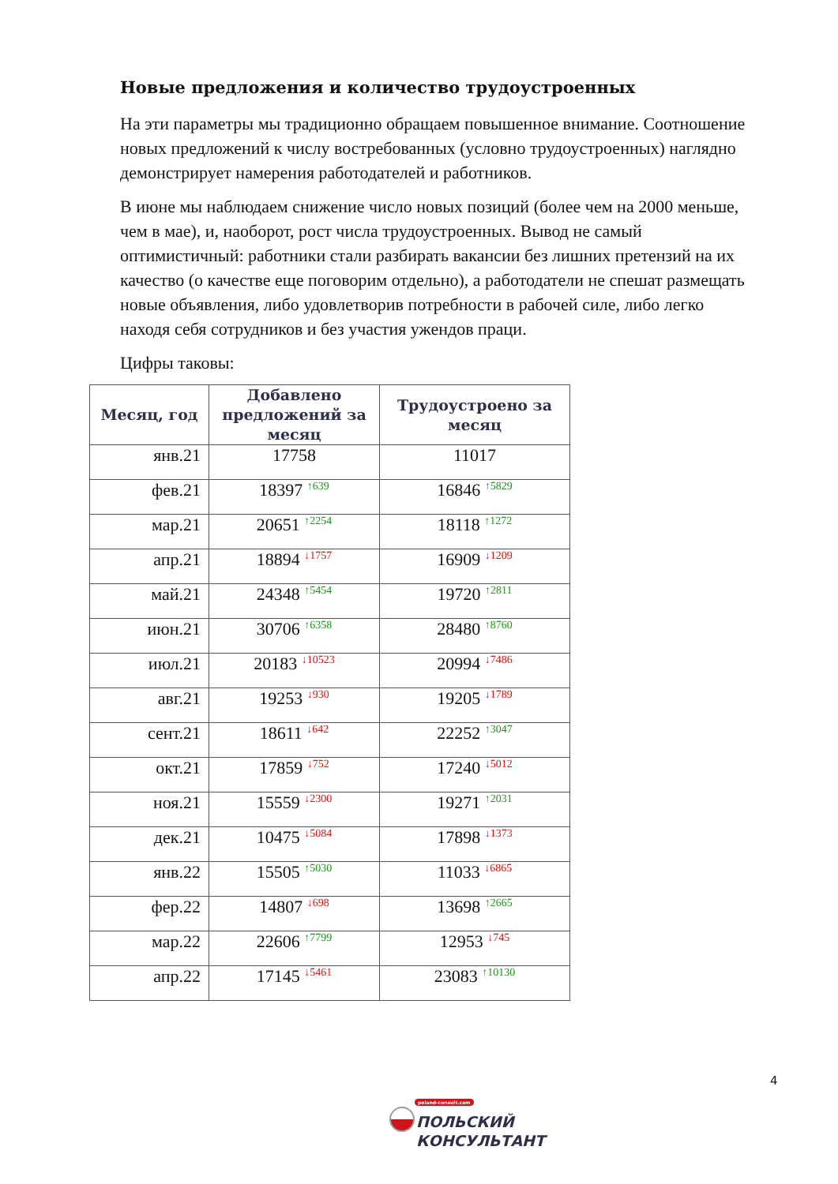Новые предложения и количество трудоустроенных
На эти параметры мы традиционно обращаем повышенное внимание. Соотношение новых предложений к числу востребованных (условно трудоустроенных) наглядно демонстрирует намерения работодателей и работников.
В июне мы наблюдаем снижение число новых позиций (более чем на 2000 меньше, чем в мае), и, наоборот, рост числа трудоустроенных. Вывод не самый оптимистичный: работники стали разбирать вакансии без лишних претензий на их качество (о качестве еще поговорим отдельно), а работодатели не спешат размещать новые объявления, либо удовлетворив потребности в рабочей силе, либо легко находя себя сотрудников и без участия ужендов праци.
Цифры таковы:
| Месяц, год | Добавлено предложений за месяц | Трудоустроено за месяц |
| --- | --- | --- |
| янв.21 | 17758 | 11017 |
| фев.21 | 18397 <sup>↑639</sup> | 16846 <sup>↑5829</sup> |
| мар.21 | 20651 <sup>↑2254</sup> | 18118 <sup>↑1272</sup> |
| апр.21 | 18894 <sup>↓1757</sup> | 16909 <sup>↓1209</sup> |
| май.21 | 24348 <sup>↑5454</sup> | 19720 <sup>↑2811</sup> |
| июн.21 | 30706 <sup>↑6358</sup> | 28480 <sup>↑8760</sup> |
| июл.21 | 20183 <sup>↓10523</sup> | 20994 <sup>↓7486</sup> |
| авг.21 | 19253 <sup>↓930</sup> | 19205 <sup>↓1789</sup> |
| сент.21 | 18611 <sup>↓642</sup> | 22252 <sup>↑3047</sup> |
| окт.21 | 17859 <sup>↓752</sup> | 17240 <sup>↓5012</sup> |
| ноя.21 | 15559 <sup>↓2300</sup> | 19271 <sup>↑2031</sup> |
| дек.21 | 10475 <sup>↓5084</sup> | 17898 <sup>↓1373</sup> |
| янв.22 | 15505 <sup>↑5030</sup> | 11033 <sup>↓6865</sup> |
| фер.22 | 14807 <sup>↓698</sup> | 13698 <sup>↑2665</sup> |
| мар.22 | 22606 <sup>↑7799</sup> | 12953 <sup>↓745</sup> |
| апр.22 | 17145 <sup>↓5461</sup> | 23083 <sup>↑10130</sup> |
4
poland-consult.com
ПОЛЬСКИЙ
КОНСУЛЬТАНТ